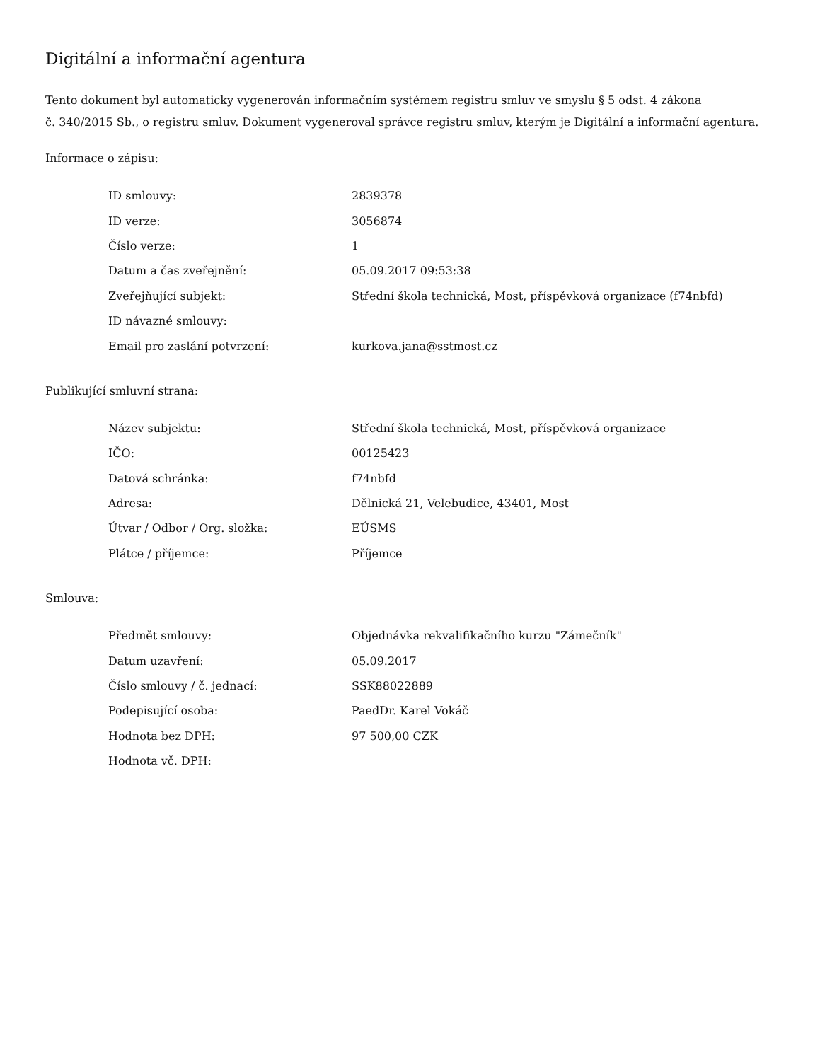Digitální a informační agentura
Tento dokument byl automaticky vygenerován informačním systémem registru smluv ve smyslu § 5 odst. 4 zákona
č. 340/2015 Sb., o registru smluv. Dokument vygeneroval správce registru smluv, kterým je Digitální a informační agentura.
Informace o zápisu:
| ID smlouvy: | 2839378 |
| ID verze: | 3056874 |
| Číslo verze: | 1 |
| Datum a čas zveřejnění: | 05.09.2017 09:53:38 |
| Zveřejňující subjekt: | Střední škola technická, Most, příspěvková organizace (f74nbfd) |
| ID návazné smlouvy: | |
| Email pro zaslání potvrzení: | kurkova.jana@sstmost.cz |
Publikující smluvní strana:
| Název subjektu: | Střední škola technická, Most, příspěvková organizace |
| IČO: | 00125423 |
| Datová schránka: | f74nbfd |
| Adresa: | Dělnická 21, Velebudice, 43401, Most |
| Útvar / Odbor / Org. složka: | EÚSMS |
| Plátce / příjemce: | Příjemce |
Smlouva:
| Předmět smlouvy: | Objednávka rekvalifikačního kurzu "Zámečník" |
| Datum uzavření: | 05.09.2017 |
| Číslo smlouvy / č. jednací: | SSK88022889 |
| Podepisující osoba: | PaedDr. Karel Vokáč |
| Hodnota bez DPH: | 97 500,00 CZK |
| Hodnota vč. DPH: | |